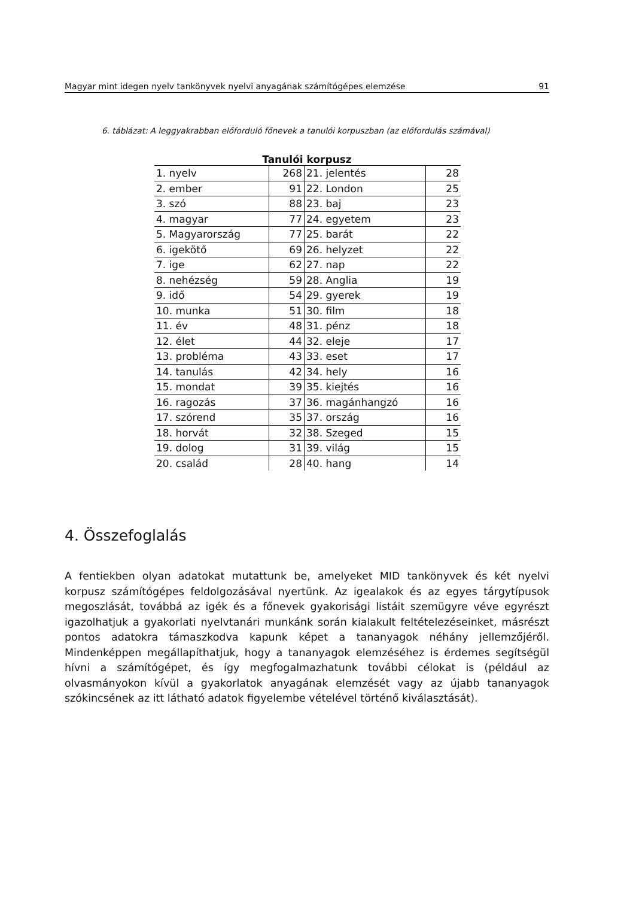Magyar mint idegen nyelv tankönyvek nyelvi anyagának számítógépes elemzése 91
6. táblázat: A leggyakrabban előforduló főnevek a tanulói korpuszban (az előfordulás számával)
Tanulói korpusz
| 1. nyelv | 268 | 21. jelentés | 28 |
| 2. ember | 91 | 22. London | 25 |
| 3. szó | 88 | 23. baj | 23 |
| 4. magyar | 77 | 24. egyetem | 23 |
| 5. Magyarország | 77 | 25. barát | 22 |
| 6. igekötő | 69 | 26. helyzet | 22 |
| 7. ige | 62 | 27. nap | 22 |
| 8. nehézség | 59 | 28. Anglia | 19 |
| 9. idő | 54 | 29. gyerek | 19 |
| 10. munka | 51 | 30. film | 18 |
| 11. év | 48 | 31. pénz | 18 |
| 12. élet | 44 | 32. eleje | 17 |
| 13. probléma | 43 | 33. eset | 17 |
| 14. tanulás | 42 | 34. hely | 16 |
| 15. mondat | 39 | 35. kiejtés | 16 |
| 16. ragozás | 37 | 36. magánhangzó | 16 |
| 17. szórend | 35 | 37. ország | 16 |
| 18. horvát | 32 | 38. Szeged | 15 |
| 19. dolog | 31 | 39. világ | 15 |
| 20. család | 28 | 40. hang | 14 |
4. Összefoglalás
A fentiekben olyan adatokat mutattunk be, amelyeket MID tankönyvek és két nyelvi korpusz számítógépes feldolgozásával nyertünk. Az igealakok és az egyes tárgytípusok megoszlását, továbbá az igék és a főnevek gyakorisági listáit szemügyre véve egyrészt igazolhatjuk a gyakorlati nyelvtanári munkánk során kialakult feltételezéseinket, másrészt pontos adatokra támaszkodva kapunk képet a tananyagok néhány jellemzőjéről. Mindenképpen megállapíthatjuk, hogy a tananyagok elemzéséhez is érdemes segítségül hívni a számítógépet, és így megfogalmazhatunk további célokat is (például az olvasmányokon kívül a gyakorlatok anyagának elemzését vagy az újabb tananyagok szókincsének az itt látható adatok figyelembe vételével történő kiválasztását).